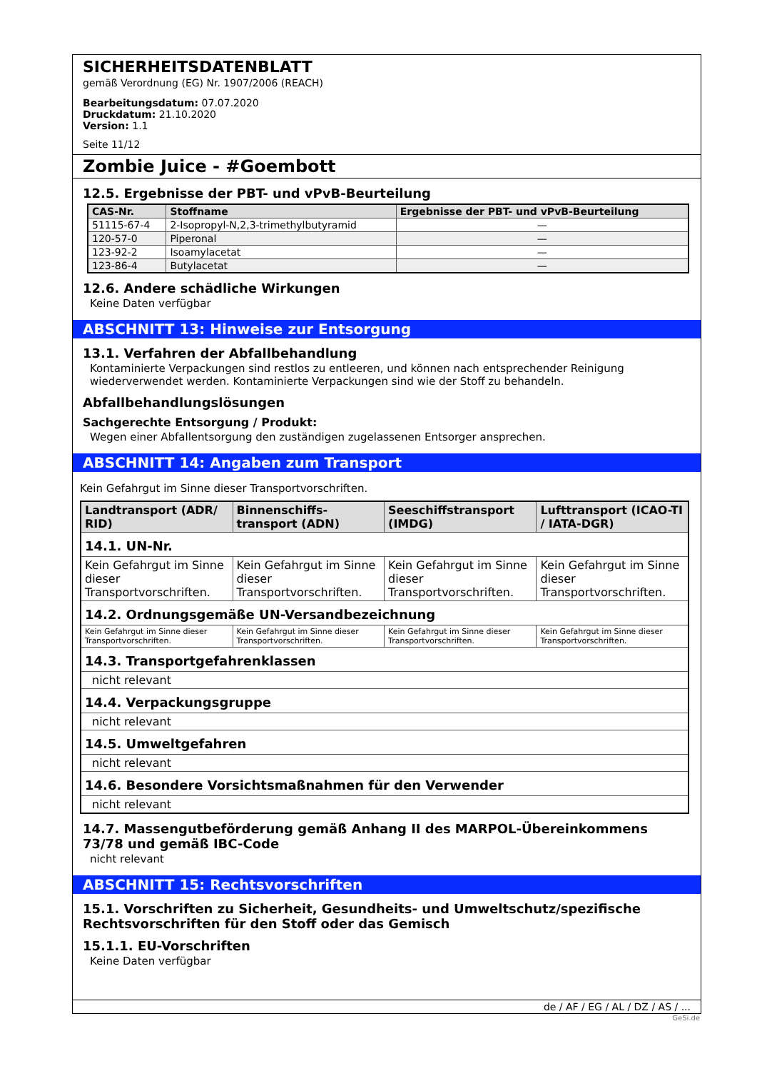SICHERHEITSDATENBLATT
gemäß Verordnung (EG) Nr. 1907/2006 (REACH)
Bearbeitungsdatum: 07.07.2020
Druckdatum: 21.10.2020
Version: 1.1
Seite 11/12
Zombie Juice - #Goembott
12.5. Ergebnisse der PBT- und vPvB-Beurteilung
| CAS-Nr. | Stoffname | Ergebnisse der PBT- und vPvB-Beurteilung |
| --- | --- | --- |
| 51115-67-4 | 2-Isopropyl-N,2,3-trimethylbutyramid | — |
| 120-57-0 | Piperonal | — |
| 123-92-2 | Isoamylacetat | — |
| 123-86-4 | Butylacetat | — |
12.6. Andere schädliche Wirkungen
Keine Daten verfügbar
ABSCHNITT 13: Hinweise zur Entsorgung
13.1. Verfahren der Abfallbehandlung
Kontaminierte Verpackungen sind restlos zu entleeren, und können nach entsprechender Reinigung wiederverwendet werden. Kontaminierte Verpackungen sind wie der Stoff zu behandeln.
Abfallbehandlungslösungen
Sachgerechte Entsorgung / Produkt:
Wegen einer Abfallentsorgung den zuständigen zugelassenen Entsorger ansprechen.
ABSCHNITT 14: Angaben zum Transport
Kein Gefahrgut im Sinne dieser Transportvorschriften.
| Landtransport (ADR/ RID) | Binnenschiffs-transport (ADN) | Seeschiffstransport (IMDG) | Lufttransport (ICAO-TI / IATA-DGR) |
| --- | --- | --- | --- |
| 14.1. UN-Nr. | | | |
| Kein Gefahrgut im Sinne dieser Transportvorschriften. | Kein Gefahrgut im Sinne dieser Transportvorschriften. | Kein Gefahrgut im Sinne dieser Transportvorschriften. | Kein Gefahrgut im Sinne dieser Transportvorschriften. |
| 14.2. Ordnungsgemäße UN-Versandbezeichnung | | | |
| Kein Gefahrgut im Sinne dieser Transportvorschriften. | Kein Gefahrgut im Sinne dieser Transportvorschriften. | Kein Gefahrgut im Sinne dieser Transportvorschriften. | Kein Gefahrgut im Sinne dieser Transportvorschriften. |
| 14.3. Transportgefahrenklassen | | | |
| nicht relevant | | | |
| 14.4. Verpackungsgruppe | | | |
| nicht relevant | | | |
| 14.5. Umweltgefahren | | | |
| nicht relevant | | | |
| 14.6. Besondere Vorsichtsmaßnahmen für den Verwender | | | |
| nicht relevant | | | |
14.7. Massengutbeförderung gemäß Anhang II des MARPOL-Übereinkommens 73/78 und gemäß IBC-Code
nicht relevant
ABSCHNITT 15: Rechtsvorschriften
15.1. Vorschriften zu Sicherheit, Gesundheits- und Umweltschutz/spezifische Rechtsvorschriften für den Stoff oder das Gemisch
15.1.1. EU-Vorschriften
Keine Daten verfügbar
de / AF / EG / AL / DZ / AS / ...
GeSi.de